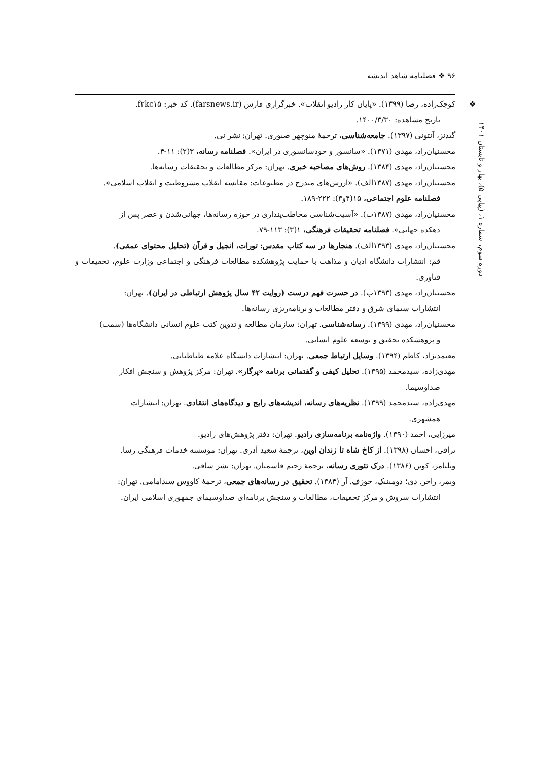۹۶ ❖ فصلنامه شاهد اندیشه
دوره سوم، شماره ۱، (پیاپی ۵)، بهار و تابستان ۱۴۰۱
❖
کوچک‌زاده، رضا (۱۳۹۹). «پایان کار رادیو انقلاب». خبرگزاری فارس (farsnews.ir). کد خبر: f۲kc۱۵.
تاریخ مشاهده: ۱۴۰۰/۳/۳۰.
گیدنز، آنتونی (۱۳۹۷). جامعه‌شناسی، ترجمهٔ منوچهر صبوری. تهران: نشر نی.
محسنیان‌راد، مهدی (۱۳۷۱). «سانسور و خودسانسوری در ایران». فصلنامه رسانه، ۳(۲): ۱۱-۴.
محسنیان‌راد، مهدی (۱۳۸۴). روش‌های مصاحبه خبری. تهران: مرکز مطالعات و تحقیقات رسانه‌ها.
محسنیان‌راد، مهدی (۱۳۸۷الف). «ارزش‌های مندرج در مطبوعات: مقایسه انقلاب مشروطیت و انقلاب اسلامی».
فصلنامه علوم اجتماعی، ۱۵(۴و۳): ۲۲۲-۱۸۹.
محسنیان‌راد، مهدی (۱۳۸۷ب). «آسیب‌شناسی مخاطب‌پنداری در حوزه رسانه‌ها، جهانی‌شدن و عصر پس از
دهکده جهانی». فصلنامه تحقیقات فرهنگی، ۱(۳): ۱۱۳-۷۹.
محسنیان‌راد، مهدی (۱۳۹۳الف). هنجارها در سه کتاب مقدس: تورات، انجیل و قرآن (تحلیل محتوای عمقی).
قم: انتشارات دانشگاه ادیان و مذاهب با حمایت پژوهشکده مطالعات فرهنگی و اجتماعی وزارت علوم، تحقیقات و فناوری.
محسنیان‌راد، مهدی (۱۳۹۳ب). در حسرت فهم درست (روایت ۴۲ سال پژوهش ارتباطی در ایران). تهران:
انتشارات سیمای شرق و دفتر مطالعات و برنامه‌ریزی رسانه‌ها.
محسنیان‌راد، مهدی (۱۳۹۹). رسانه‌شناسی. تهران: سازمان مطالعه و تدوین کتب علوم انسانی دانشگاه‌ها (سمت)
و پژوهشکده تحقیق و توسعه علوم انسانی.
معتمدنژاد، کاظم (۱۳۹۴). وسایل ارتباط جمعی. تهران: انتشارات دانشگاه علامه طباطبایی.
مهدی‌زاده، سیدمحمد (۱۳۹۵). تحلیل کیفی و گفتمانی برنامه «پرگار». تهران: مرکز پژوهش و سنجش افکار
صداوسیما.
مهدی‌زاده، سیدمحمد (۱۳۹۹). نظریه‌های رسانه، اندیشه‌های رایج و دیدگاه‌های انتقادی. تهران: انتشارات
همشهری.
میرزایی، احمد (۱۳۹۰). واژه‌نامه برنامه‌سازی رادیو. تهران: دفتر پژوهش‌های رادیو.
نراقی، احسان (۱۳۹۸). از کاخ شاه تا زندان اوین، ترجمهٔ سعید آذری. تهران: مؤسسه خدمات فرهنگی رسا.
ویلیامز، کوین (۱۳۸۶). درک تئوری رسانه، ترجمهٔ رحیم قاسمیان. تهران: نشر ساقی.
ویمر، راجر. دی؛ دومینیک، جوزف. آر (۱۳۸۴). تحقیق در رسانه‌های جمعی، ترجمهٔ کاووس سیدامامی. تهران:
انتشارات سروش و مرکز تحقیقات، مطالعات و سنجش برنامه‌ای صداوسیمای جمهوری اسلامی ایران.